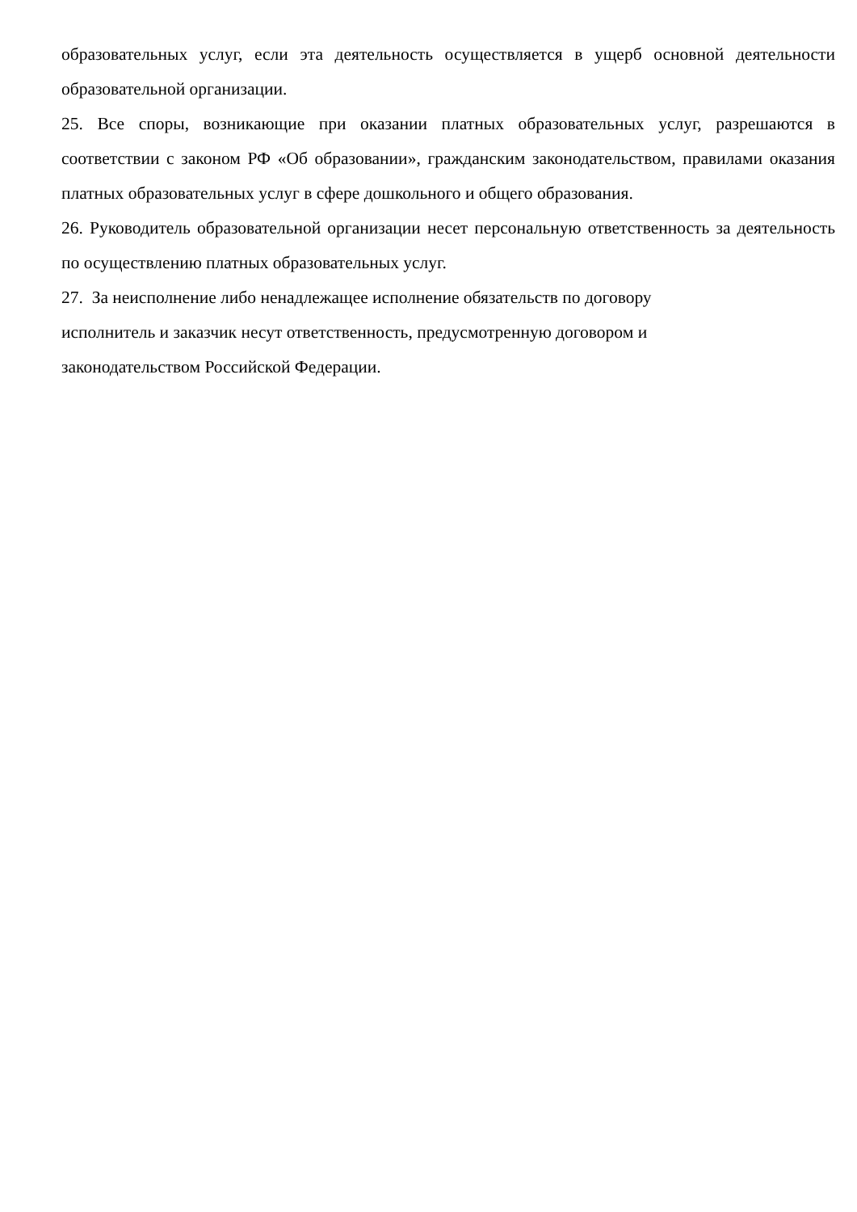образовательных услуг, если эта деятельность осуществляется в ущерб основной деятельности образовательной организации.
25. Все споры, возникающие при оказании платных образовательных услуг, разрешаются в соответствии с законом РФ «Об образовании», гражданским законодательством, правилами оказания платных образовательных услуг в сфере дошкольного и общего образования.
26. Руководитель образовательной организации несет персональную ответственность за деятельность по осуществлению платных образовательных услуг.
27. За неисполнение либо ненадлежащее исполнение обязательств по договору
исполнитель и заказчик несут ответственность, предусмотренную договором и
законодательством Российской Федерации.